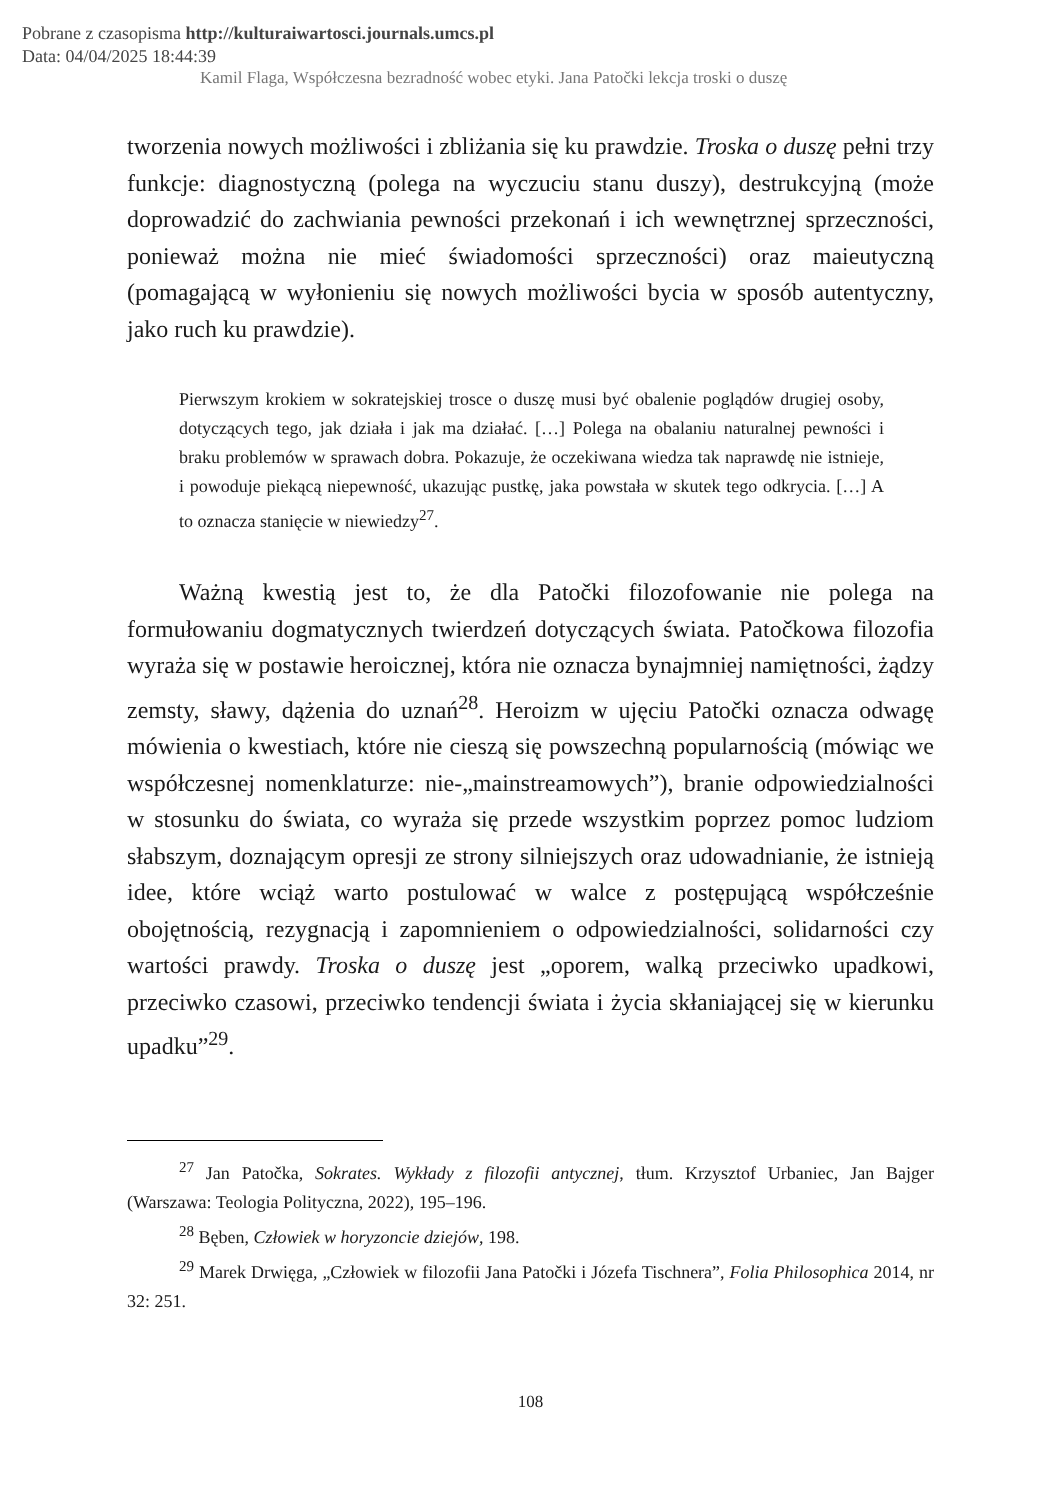Pobrane z czasopisma http://kulturaiwartosci.journals.umcs.pl
Data: 04/04/2025 18:44:39
Kamil Flaga, Współczesna bezradność wobec etyki. Jana Patočki lekcja troski o duszę
tworzenia nowych możliwości i zbliżania się ku prawdzie. Troska o duszę pełni trzy funkcje: diagnostyczną (polega na wyczuciu stanu duszy), destrukcyjną (może doprowadzić do zachwiania pewności przekonań i ich wewnętrznej sprzeczności, ponieważ można nie mieć świadomości sprzeczności) oraz maieutyczną (pomagającą w wyłonieniu się nowych możliwości bycia w sposób autentyczny, jako ruch ku prawdzie).
Pierwszym krokiem w sokratejskiej trosce o duszę musi być obalenie poglądów drugiej osoby, dotyczących tego, jak działa i jak ma działać. […] Polega na obalaniu naturalnej pewności i braku problemów w sprawach dobra. Pokazuje, że oczekiwana wiedza tak naprawdę nie istnieje, i powoduje piekącą niepewność, ukazując pustkę, jaka powstała w skutek tego odkrycia. […] A to oznacza stanięcie w niewiedzy<sup>27</sup>.
Ważną kwestią jest to, że dla Patočki filozofowanie nie polega na formułowaniu dogmatycznych twierdzeń dotyczących świata. Patočkowa filozofia wyraża się w postawie heroicznej, która nie oznacza bynajmniej namiętności, żądzy zemsty, sławy, dążenia do uznań<sup>28</sup>. Heroizm w ujęciu Patočki oznacza odwagę mówienia o kwestiach, które nie cieszą się powszechną popularnością (mówiąc we współczesnej nomenklaturze: nie-„mainstreamowych”), branie odpowiedzialności w stosunku do świata, co wyraża się przede wszystkim poprzez pomoc ludziom słabszym, doznającym opresji ze strony silniejszych oraz udowadnianie, że istnieją idee, które wciąż warto postulować w walce z postępującą współcześnie obojętnością, rezygnacją i zapomnieniem o odpowiedzialności, solidarności czy wartości prawdy. Troska o duszę jest „oporem, walką przeciwko upadkowi, przeciwko czasowi, przeciwko tendencji świata i życia skłaniającej się w kierunku upadku”<sup>29</sup>.
<sup>27</sup> Jan Patočka, Sokrates. Wykłady z filozofii antycznej, tłum. Krzysztof Urbaniec, Jan Bajger (Warszawa: Teologia Polityczna, 2022), 195–196.
<sup>28</sup> Bęben, Człowiek w horyzoncie dziejów, 198.
<sup>29</sup> Marek Drwięga, „Człowiek w filozofii Jana Patočki i Józefa Tischnera”, Folia Philosophica 2014, nr 32: 251.
108